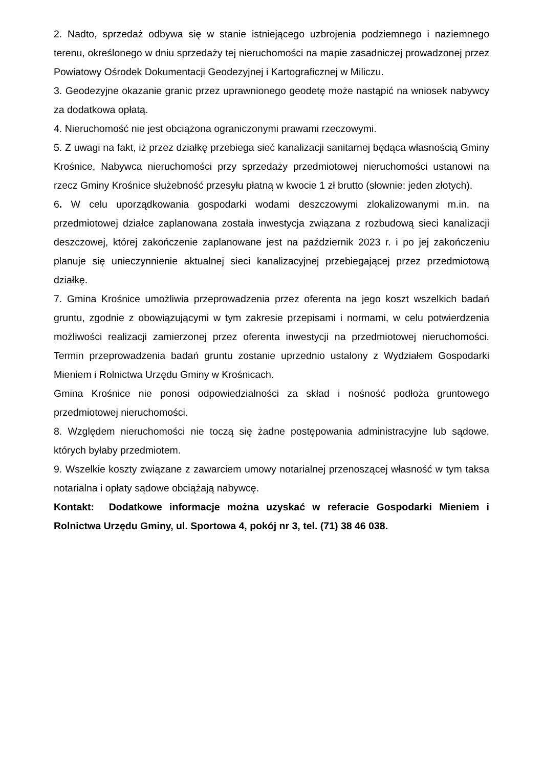2. Nadto, sprzedaż odbywa się w stanie istniejącego uzbrojenia podziemnego i naziemnego terenu, określonego w dniu sprzedaży tej nieruchomości na mapie zasadniczej prowadzonej przez Powiatowy Ośrodek Dokumentacji Geodezyjnej i Kartograficznej w Miliczu.
3. Geodezyjne okazanie granic przez uprawnionego geodetę może nastąpić na wniosek nabywcy za dodatkowa opłatą.
4. Nieruchomość nie jest obciążona ograniczonymi prawami rzeczowymi.
5. Z uwagi na fakt, iż przez działkę przebiega sieć kanalizacji sanitarnej będąca własnością Gminy Krośnice, Nabywca nieruchomości przy sprzedaży przedmiotowej nieruchomości ustanowi na rzecz Gminy Krośnice służebność przesyłu płatną w kwocie 1 zł brutto (słownie: jeden złotych).
6. W celu uporządkowania gospodarki wodami deszczowymi zlokalizowanymi m.in. na przedmiotowej działce zaplanowana została inwestycja związana z rozbudową sieci kanalizacji deszczowej, której zakończenie zaplanowane jest na październik 2023 r. i po jej zakończeniu planuje się unieczynnienie aktualnej sieci kanalizacyjnej przebiegającej przez przedmiotową działkę.
7. Gmina Krośnice umożliwia przeprowadzenia przez oferenta na jego koszt wszelkich badań gruntu, zgodnie z obowiązującymi w tym zakresie przepisami i normami, w celu potwierdzenia możliwości realizacji zamierzonej przez oferenta inwestycji na przedmiotowej nieruchomości. Termin przeprowadzenia badań gruntu zostanie uprzednio ustalony z Wydziałem Gospodarki Mieniem i Rolnictwa Urzędu Gminy w Krośnicach.
Gmina Krośnice nie ponosi odpowiedzialności za skład i nośność podłoża gruntowego przedmiotowej nieruchomości.
8. Względem nieruchomości nie toczą się żadne postępowania administracyjne lub sądowe, których byłaby przedmiotem.
9. Wszelkie koszty związane z zawarciem umowy notarialnej przenoszącej własność w tym taksa notarialna i opłaty sądowe obciążają nabywcę.
Kontakt: Dodatkowe informacje można uzyskać w referacie Gospodarki Mieniem i Rolnictwa Urzędu Gminy, ul. Sportowa 4, pokój nr 3, tel. (71) 38 46 038.